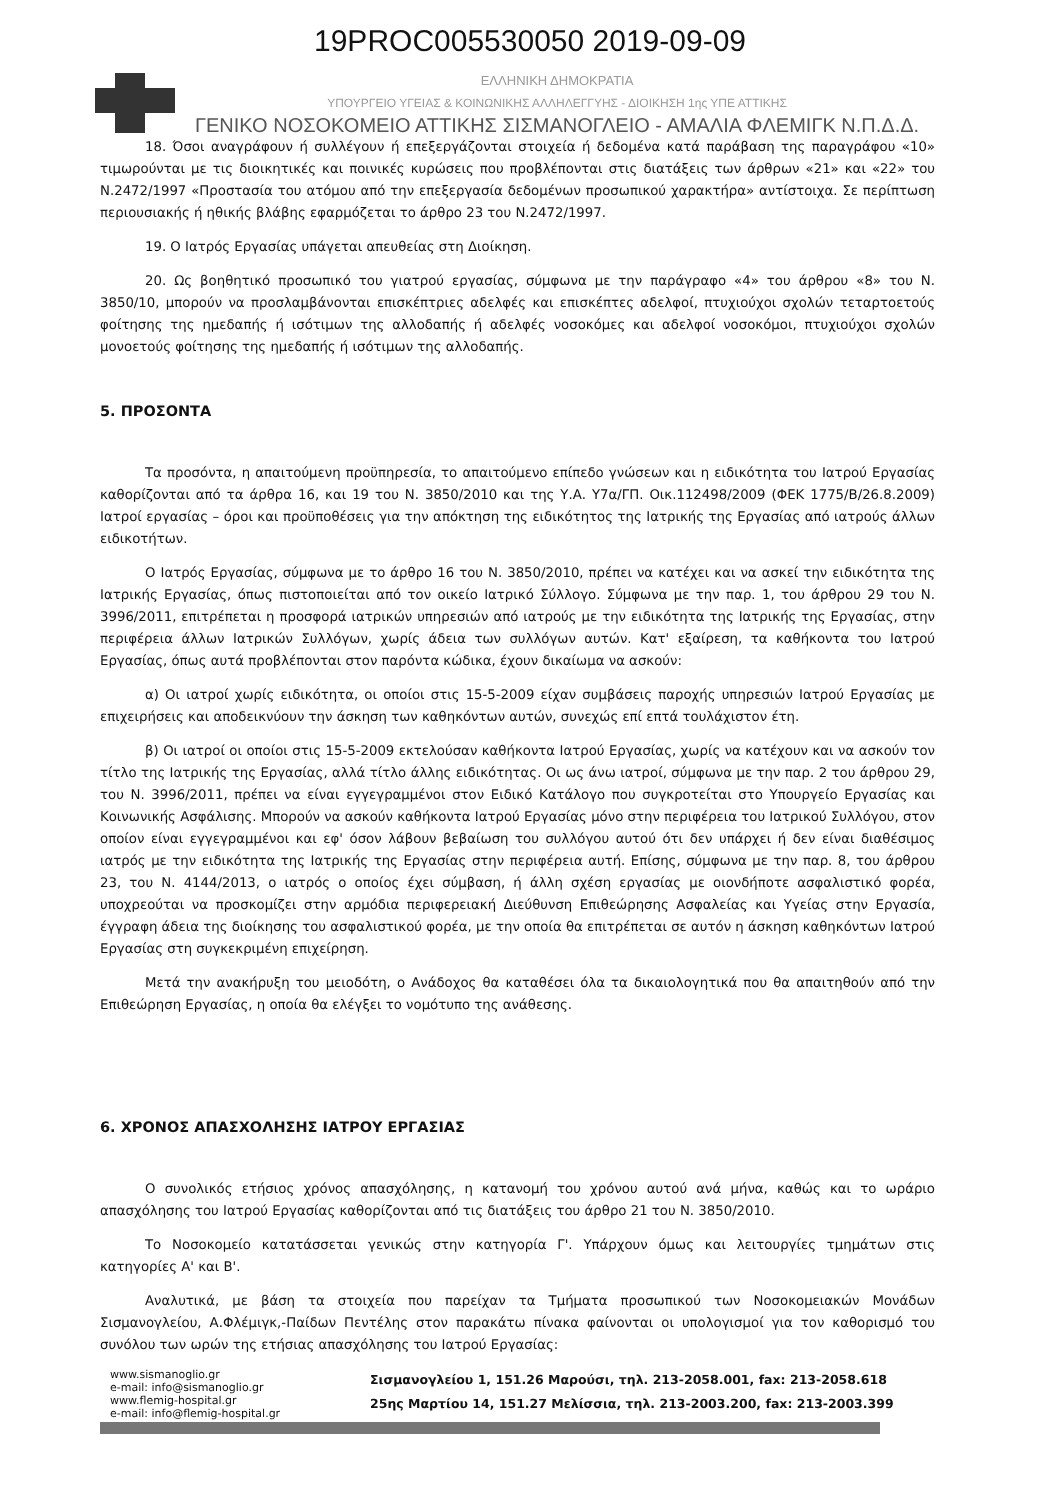19PROC005530050 2019-09-09
ΕΛΛΗΝΙΚΗ ΔΗΜΟΚΡΑΤΙΑ
ΥΠΟΥΡΓΕΙΟ ΥΓΕΙΑΣ & ΚΟΙΝΩΝΙΚΗΣ ΑΛΛΗΛΕΓΓΥΗΣ - ΔΙΟΙΚΗΣΗ 1ης ΥΠΕ ΑΤΤΙΚΗΣ
ΓΕΝΙΚΟ ΝΟΣΟΚΟΜΕΙΟ ΑΤΤΙΚΗΣ ΣΙΣΜΑΝΟΓΛΕΙΟ - ΑΜΑΛΙΑ ΦΛΕΜΙΓΚ Ν.Π.Δ.Δ.
18. Όσοι αναγράφουν ή συλλέγουν ή επεξεργάζονται στοιχεία ή δεδομένα κατά παράβαση της παραγράφου «10» τιμωρούνται με τις διοικητικές και ποινικές κυρώσεις που προβλέπονται στις διατάξεις των άρθρων «21» και «22» του Ν.2472/1997 «Προστασία του ατόμου από την επεξεργασία δεδομένων προσωπικού χαρακτήρα» αντίστοιχα. Σε περίπτωση περιουσιακής ή ηθικής βλάβης εφαρμόζεται το άρθρο 23 του Ν.2472/1997.
19. Ο Ιατρός Εργασίας υπάγεται απευθείας στη Διοίκηση.
20. Ως βοηθητικό προσωπικό του γιατρού εργασίας, σύμφωνα με την παράγραφο «4» του άρθρου «8» του Ν. 3850/10, μπορούν να προσλαμβάνονται επισκέπτριες αδελφές και επισκέπτες αδελφοί, πτυχιούχοι σχολών τεταρτοετούς φοίτησης της ημεδαπής ή ισότιμων της αλλοδαπής ή αδελφές νοσοκόμες και αδελφοί νοσοκόμοι, πτυχιούχοι σχολών μονοετούς φοίτησης της ημεδαπής ή ισότιμων της αλλοδαπής.
5. ΠΡΟΣΟΝΤΑ
Τα προσόντα, η απαιτούμενη προϋπηρεσία, το απαιτούμενο επίπεδο γνώσεων και η ειδικότητα του Ιατρού Εργασίας καθορίζονται από τα άρθρα 16, και 19 του Ν. 3850/2010 και της Υ.Α. Υ7α/ΓΠ. Οικ.112498/2009 (ΦΕΚ 1775/Β/26.8.2009) Ιατροί εργασίας – όροι και προϋποθέσεις για την απόκτηση της ειδικότητος της Ιατρικής της Εργασίας από ιατρούς άλλων ειδικοτήτων.
Ο Ιατρός Εργασίας, σύμφωνα με το άρθρο 16 του Ν. 3850/2010, πρέπει να κατέχει και να ασκεί την ειδικότητα της Ιατρικής Εργασίας, όπως πιστοποιείται από τον οικείο Ιατρικό Σύλλογο. Σύμφωνα με την παρ. 1, του άρθρου 29 του Ν. 3996/2011, επιτρέπεται η προσφορά ιατρικών υπηρεσιών από ιατρούς με την ειδικότητα της Ιατρικής της Εργασίας, στην περιφέρεια άλλων Ιατρικών Συλλόγων, χωρίς άδεια των συλλόγων αυτών. Κατ' εξαίρεση, τα καθήκοντα του Ιατρού Εργασίας, όπως αυτά προβλέπονται στον παρόντα κώδικα, έχουν δικαίωμα να ασκούν:
α) Οι ιατροί χωρίς ειδικότητα, οι οποίοι στις 15-5-2009 είχαν συμβάσεις παροχής υπηρεσιών Ιατρού Εργασίας με επιχειρήσεις και αποδεικνύουν την άσκηση των καθηκόντων αυτών, συνεχώς επί επτά τουλάχιστον έτη.
β) Οι ιατροί οι οποίοι στις 15-5-2009 εκτελούσαν καθήκοντα Ιατρού Εργασίας, χωρίς να κατέχουν και να ασκούν τον τίτλο της Ιατρικής της Εργασίας, αλλά τίτλο άλλης ειδικότητας. Οι ως άνω ιατροί, σύμφωνα με την παρ. 2 του άρθρου 29, του Ν. 3996/2011, πρέπει να είναι εγγεγραμμένοι στον Ειδικό Κατάλογο που συγκροτείται στο Υπουργείο Εργασίας και Κοινωνικής Ασφάλισης. Μπορούν να ασκούν καθήκοντα Ιατρού Εργασίας μόνο στην περιφέρεια του Ιατρικού Συλλόγου, στον οποίον είναι εγγεγραμμένοι και εφ' όσον λάβουν βεβαίωση του συλλόγου αυτού ότι δεν υπάρχει ή δεν είναι διαθέσιμος ιατρός με την ειδικότητα της Ιατρικής της Εργασίας στην περιφέρεια αυτή. Επίσης, σύμφωνα με την παρ. 8, του άρθρου 23, του Ν. 4144/2013, ο ιατρός ο οποίος έχει σύμβαση, ή άλλη σχέση εργασίας με οιονδήποτε ασφαλιστικό φορέα, υποχρεούται να προσκομίζει στην αρμόδια περιφερειακή Διεύθυνση Επιθεώρησης Ασφαλείας και Υγείας στην Εργασία, έγγραφη άδεια της διοίκησης του ασφαλιστικού φορέα, με την οποία θα επιτρέπεται σε αυτόν η άσκηση καθηκόντων Ιατρού Εργασίας στη συγκεκριμένη επιχείρηση.
Μετά την ανακήρυξη του μειοδότη, ο Ανάδοχος θα καταθέσει όλα τα δικαιολογητικά που θα απαιτηθούν από την Επιθεώρηση Εργασίας, η οποία θα ελέγξει το νομότυπο της ανάθεσης.
6. ΧΡΟΝΟΣ ΑΠΑΣΧΟΛΗΣΗΣ ΙΑΤΡΟΥ ΕΡΓΑΣΙΑΣ
Ο συνολικός ετήσιος χρόνος απασχόλησης, η κατανομή του χρόνου αυτού ανά μήνα, καθώς και το ωράριο απασχόλησης του Ιατρού Εργασίας καθορίζονται από τις διατάξεις του άρθρο 21 του Ν. 3850/2010.
Το Νοσοκομείο κατατάσσεται γενικώς στην κατηγορία Γ'. Υπάρχουν όμως και λειτουργίες τμημάτων στις κατηγορίες Α' και Β'.
Αναλυτικά, με βάση τα στοιχεία που παρείχαν τα Τμήματα προσωπικού των Νοσοκομειακών Μονάδων Σισμανογλείου, Α.Φλέμιγκ,-Παίδων Πεντέλης στον παρακάτω πίνακα φαίνονται οι υπολογισμοί για τον καθορισμό του συνόλου των ωρών της ετήσιας απασχόλησης του Ιατρού Εργασίας:
www.sismanoglio.gr
e-mail: info@sismanoglio.gr
www.flemig-hospital.gr
e-mail: info@flemig-hospital.gr
Σισμανογλείου 1, 151.26 Μαρούσι, τηλ. 213-2058.001, fax: 213-2058.618
25ης Μαρτίου 14, 151.27 Μελίσσια, τηλ. 213-2003.200, fax: 213-2003.399